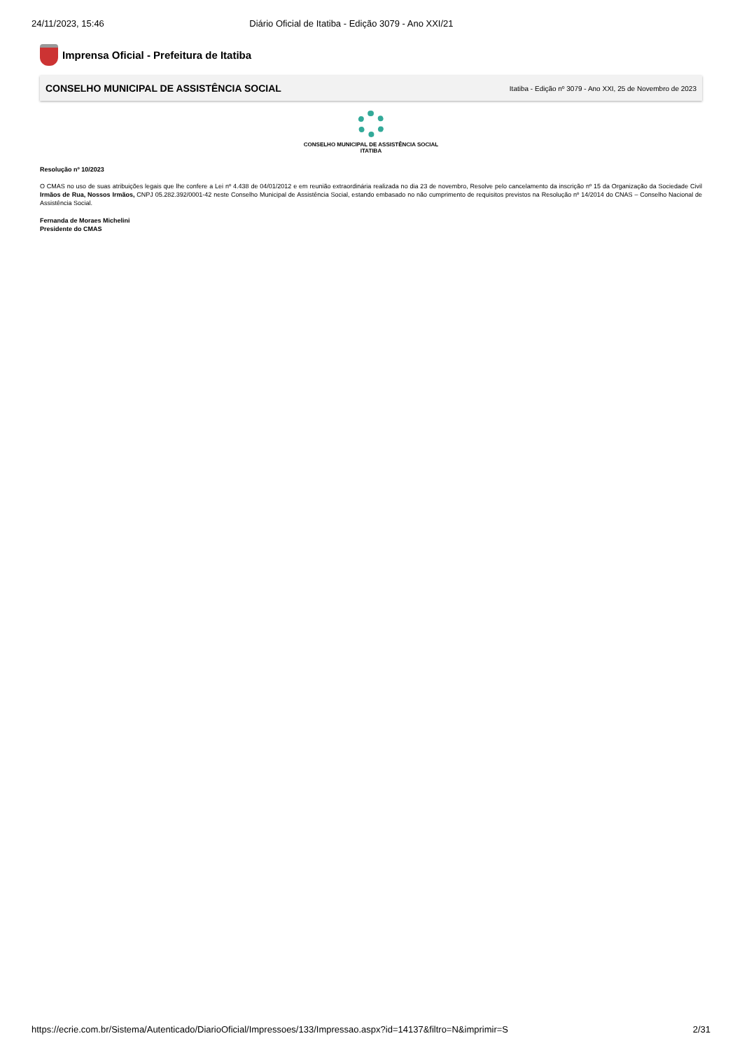24/11/2023, 15:46 Diário Oficial de Itatiba - Edição 3079 - Ano XXI/21
Imprensa Oficial - Prefeitura de Itatiba
CONSELHO MUNICIPAL DE ASSISTÊNCIA SOCIAL Itatiba - Edição nº 3079 - Ano XXI, 25 de Novembro de 2023
CONSELHO MUNICIPAL DE ASSISTÊNCIA SOCIAL
ITATIBA
Resolução nº 10/2023
O CMAS no uso de suas atribuições legais que lhe confere a Lei nº 4.438 de 04/01/2012 e em reunião extraordinária realizada no dia 23 de novembro, Resolve pelo cancelamento da inscrição nº 15 da Organização da Sociedade Civil Irmãos de Rua, Nossos Irmãos, CNPJ 05.282.392/0001-42 neste Conselho Municipal de Assistência Social, estando embasado no não cumprimento de requisitos previstos na Resolução nº 14/2014 do CNAS – Conselho Nacional de Assistência Social.
Fernanda de Moraes Michelini
Presidente do CMAS
https://ecrie.com.br/Sistema/Autenticado/DiarioOficial/Impressoes/133/Impressao.aspx?id=14137&filtro=N&imprimir=S 2/31